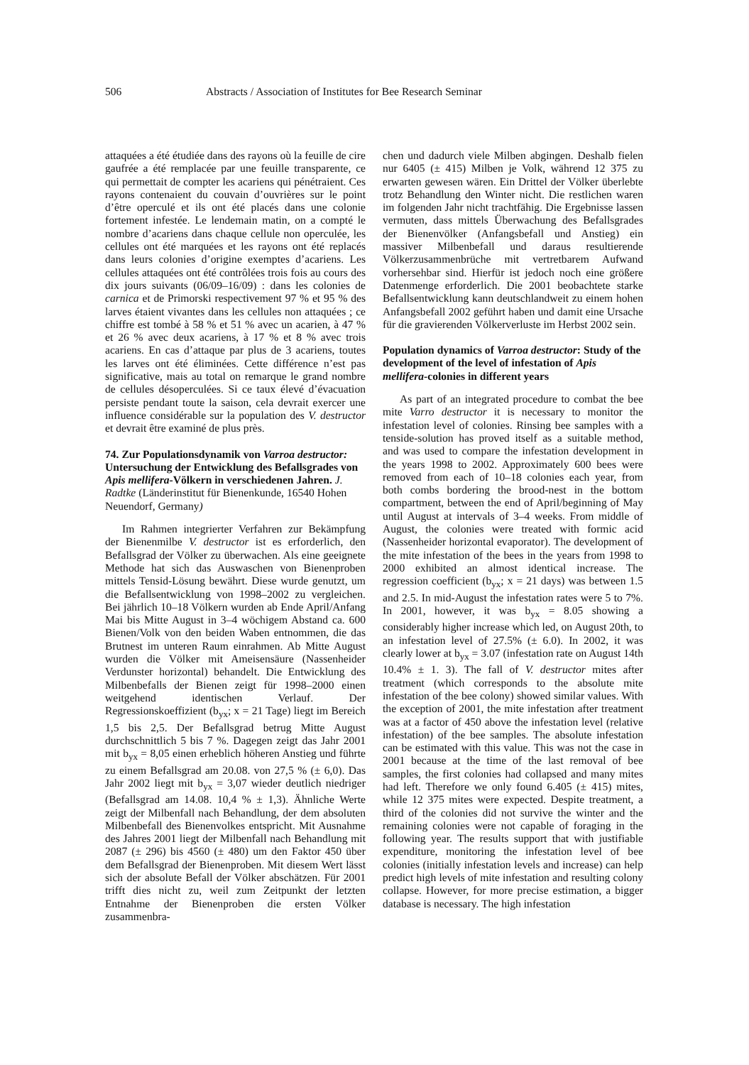506 Abstracts / Association of Institutes for Bee Research Seminar
attaquées a été étudiée dans des rayons où la feuille de cire gaufrée a été remplacée par une feuille transparente, ce qui permettait de compter les acariens qui pénétraient. Ces rayons contenaient du couvain d’ouvrières sur le point d’être operculé et ils ont été placés dans une colonie fortement infestée. Le lendemain matin, on a compté le nombre d’acariens dans chaque cellule non operculée, les cellules ont été marquées et les rayons ont été replacés dans leurs colonies d’origine exemptes d’acariens. Les cellules attaquées ont été contrôlées trois fois au cours des dix jours suivants (06/09–16/09) : dans les colonies de carnica et de Primorski respectivement 97 % et 95 % des larves étaient vivantes dans les cellules non attaquées ; ce chiffre est tombé à 58 % et 51 % avec un acarien, à 47 % et 26 % avec deux acariens, à 17 % et 8 % avec trois acariens. En cas d’attaque par plus de 3 acariens, toutes les larves ont été éliminées. Cette différence n’est pas significative, mais au total on remarque le grand nombre de cellules désoperculées. Si ce taux élevé d’évacuation persiste pendant toute la saison, cela devrait exercer une influence considérable sur la population des V. destructor et devrait être examiné de plus près.
74. Zur Populationsdynamik von Varroa destructor: Untersuchung der Entwicklung des Befallsgrades von Apis mellifera-Völkern in verschiedenen Jahren. J. Radtke (Länderinstitut für Bienenkunde, 16540 Hohen Neuendorf, Germany)
Im Rahmen integrierter Verfahren zur Bekämpfung der Bienenmilbe V. destructor ist es erforderlich, den Befallsgrad der Völker zu überwachen. Als eine geeignete Methode hat sich das Auswaschen von Bienenproben mittels Tensid-Lösung bewährt. Diese wurde genutzt, um die Befallsentwicklung von 1998–2002 zu vergleichen. Bei jährlich 10–18 Völkern wurden ab Ende April/Anfang Mai bis Mitte August in 3–4 wöchigem Abstand ca. 600 Bienen/Volk von den beiden Waben entnommen, die das Brutnest im unteren Raum einrahmen. Ab Mitte August wurden die Völker mit Ameisensäure (Nassenheider Verdunster horizontal) behandelt. Die Entwicklung des Milbenbefalls der Bienen zeigt für 1998–2000 einen weitgehend identischen Verlauf. Der Regressionskoeffizient (b<sub>yx</sub>; x = 21 Tage) liegt im Bereich 1,5 bis 2,5. Der Befallsgrad betrug Mitte August durchschnittlich 5 bis 7 %. Dagegen zeigt das Jahr 2001 mit b<sub>yx</sub> = 8,05 einen erheblich höheren Anstieg und führte zu einem Befallsgrad am 20.08. von 27,5 % (± 6,0). Das Jahr 2002 liegt mit b<sub>yx</sub> = 3,07 wieder deutlich niedriger (Befallsgrad am 14.08. 10,4 % ± 1,3). Ähnliche Werte zeigt der Milbenfall nach Behandlung, der dem absoluten Milbenbefall des Bienenvolkes entspricht. Mit Ausnahme des Jahres 2001 liegt der Milbenfall nach Behandlung mit 2087 (± 296) bis 4560 (± 480) um den Faktor 450 über dem Befallsgrad der Bienenproben. Mit diesem Wert lässt sich der absolute Befall der Völker abschätzen. Für 2001 trifft dies nicht zu, weil zum Zeitpunkt der letzten Entnahme der Bienenproben die ersten Völker zusammenbra-
chen und dadurch viele Milben abgingen. Deshalb fielen nur 6405 (± 415) Milben je Volk, während 12 375 zu erwarten gewesen wären. Ein Drittel der Völker überlebte trotz Behandlung den Winter nicht. Die restlichen waren im folgenden Jahr nicht trachtfähig. Die Ergebnisse lassen vermuten, dass mittels Überwachung des Befallsgrades der Bienenvölker (Anfangsbefall und Anstieg) ein massiver Milbenbefall und daraus resultierende Völkerzusammenbrüche mit vertretbarem Aufwand vorhersehbar sind. Hierfür ist jedoch noch eine größere Datenmenge erforderlich. Die 2001 beobachtete starke Befallsentwicklung kann deutschlandweit zu einem hohen Anfangsbefall 2002 geführt haben und damit eine Ursache für die gravierenden Völkerverluste im Herbst 2002 sein.
Population dynamics of Varroa destructor: Study of the development of the level of infestation of Apis mellifera-colonies in different years
As part of an integrated procedure to combat the bee mite Varro destructor it is necessary to monitor the infestation level of colonies. Rinsing bee samples with a tenside-solution has proved itself as a suitable method, and was used to compare the infestation development in the years 1998 to 2002. Approximately 600 bees were removed from each of 10–18 colonies each year, from both combs bordering the brood-nest in the bottom compartment, between the end of April/beginning of May until August at intervals of 3–4 weeks. From middle of August, the colonies were treated with formic acid (Nassenheider horizontal evaporator). The development of the mite infestation of the bees in the years from 1998 to 2000 exhibited an almost identical increase. The regression coefficient (b<sub>yx</sub>; x = 21 days) was between 1.5 and 2.5. In mid-August the infestation rates were 5 to 7%. In 2001, however, it was b<sub>yx</sub> = 8.05 showing a considerably higher increase which led, on August 20th, to an infestation level of 27.5% (± 6.0). In 2002, it was clearly lower at b<sub>yx</sub> = 3.07 (infestation rate on August 14th 10.4% ± 1. 3). The fall of V. destructor mites after treatment (which corresponds to the absolute mite infestation of the bee colony) showed similar values. With the exception of 2001, the mite infestation after treatment was at a factor of 450 above the infestation level (relative infestation) of the bee samples. The absolute infestation can be estimated with this value. This was not the case in 2001 because at the time of the last removal of bee samples, the first colonies had collapsed and many mites had left. Therefore we only found 6.405 (± 415) mites, while 12 375 mites were expected. Despite treatment, a third of the colonies did not survive the winter and the remaining colonies were not capable of foraging in the following year. The results support that with justifiable expenditure, monitoring the infestation level of bee colonies (initially infestation levels and increase) can help predict high levels of mite infestation and resulting colony collapse. However, for more precise estimation, a bigger database is necessary. The high infestation